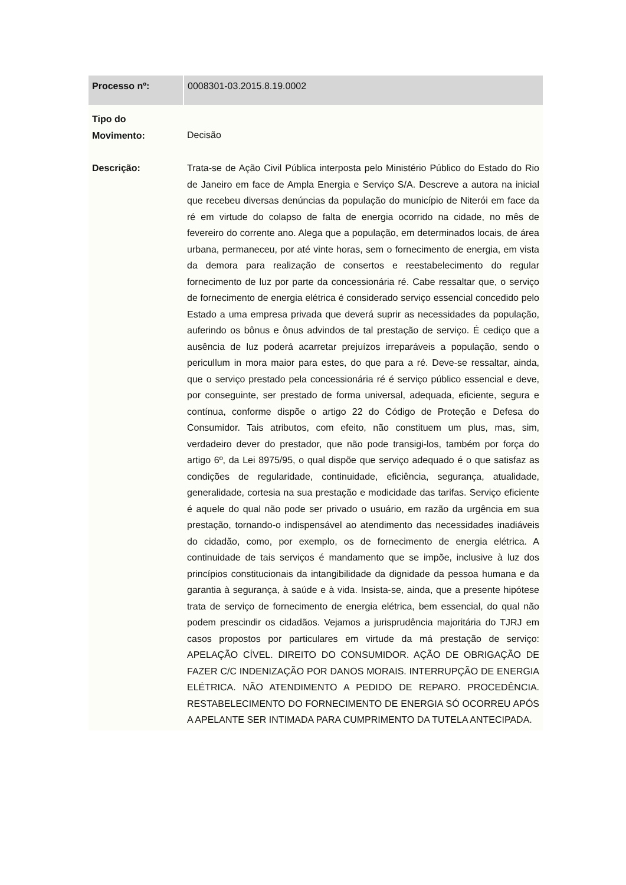| Processo nº: | 0008301-03.2015.8.19.0002 |
| Tipo do Movimento: | Decisão |
| Descrição: | Trata-se de Ação Civil Pública interposta pelo Ministério Público do Estado do Rio de Janeiro em face de Ampla Energia e Serviço S/A. Descreve a autora na inicial que recebeu diversas denúncias da população do município de Niterói em face da ré em virtude do colapso de falta de energia ocorrido na cidade, no mês de fevereiro do corrente ano. Alega que a população, em determinados locais, de área urbana, permaneceu, por até vinte horas, sem o fornecimento de energia, em vista da demora para realização de consertos e reestabelecimento do regular fornecimento de luz por parte da concessionária ré. Cabe ressaltar que, o serviço de fornecimento de energia elétrica é considerado serviço essencial concedido pelo Estado a uma empresa privada que deverá suprir as necessidades da população, auferindo os bônus e ônus advindos de tal prestação de serviço. É cediço que a ausência de luz poderá acarretar prejuízos irreparáveis a população, sendo o pericullum in mora maior para estes, do que para a ré. Deve-se ressaltar, ainda, que o serviço prestado pela concessionária ré é serviço público essencial e deve, por conseguinte, ser prestado de forma universal, adequada, eficiente, segura e contínua, conforme dispõe o artigo 22 do Código de Proteção e Defesa do Consumidor. Tais atributos, com efeito, não constituem um plus, mas, sim, verdadeiro dever do prestador, que não pode transigi-los, também por força do artigo 6º, da Lei 8975/95, o qual dispõe que serviço adequado é o que satisfaz as condições de regularidade, continuidade, eficiência, segurança, atualidade, generalidade, cortesia na sua prestação e modicidade das tarifas. Serviço eficiente é aquele do qual não pode ser privado o usuário, em razão da urgência em sua prestação, tornando-o indispensável ao atendimento das necessidades inadiáveis do cidadão, como, por exemplo, os de fornecimento de energia elétrica. A continuidade de tais serviços é mandamento que se impõe, inclusive à luz dos princípios constitucionais da intangibilidade da dignidade da pessoa humana e da garantia à segurança, à saúde e à vida. Insista-se, ainda, que a presente hipótese trata de serviço de fornecimento de energia elétrica, bem essencial, do qual não podem prescindir os cidadãos. Vejamos a jurisprudência majoritária do TJRJ em casos propostos por particulares em virtude da má prestação de serviço: APELAÇÃO CÍVEL. DIREITO DO CONSUMIDOR. AÇÃO DE OBRIGAÇÃO DE FAZER C/C INDENIZAÇÃO POR DANOS MORAIS. INTERRUPÇÃO DE ENERGIA ELÉTRICA. NÃO ATENDIMENTO A PEDIDO DE REPARO. PROCEDÊNCIA. RESTABELECIMENTO DO FORNECIMENTO DE ENERGIA SÓ OCORREU APÓS A APELANTE SER INTIMADA PARA CUMPRIMENTO DA TUTELA ANTECIPADA. |